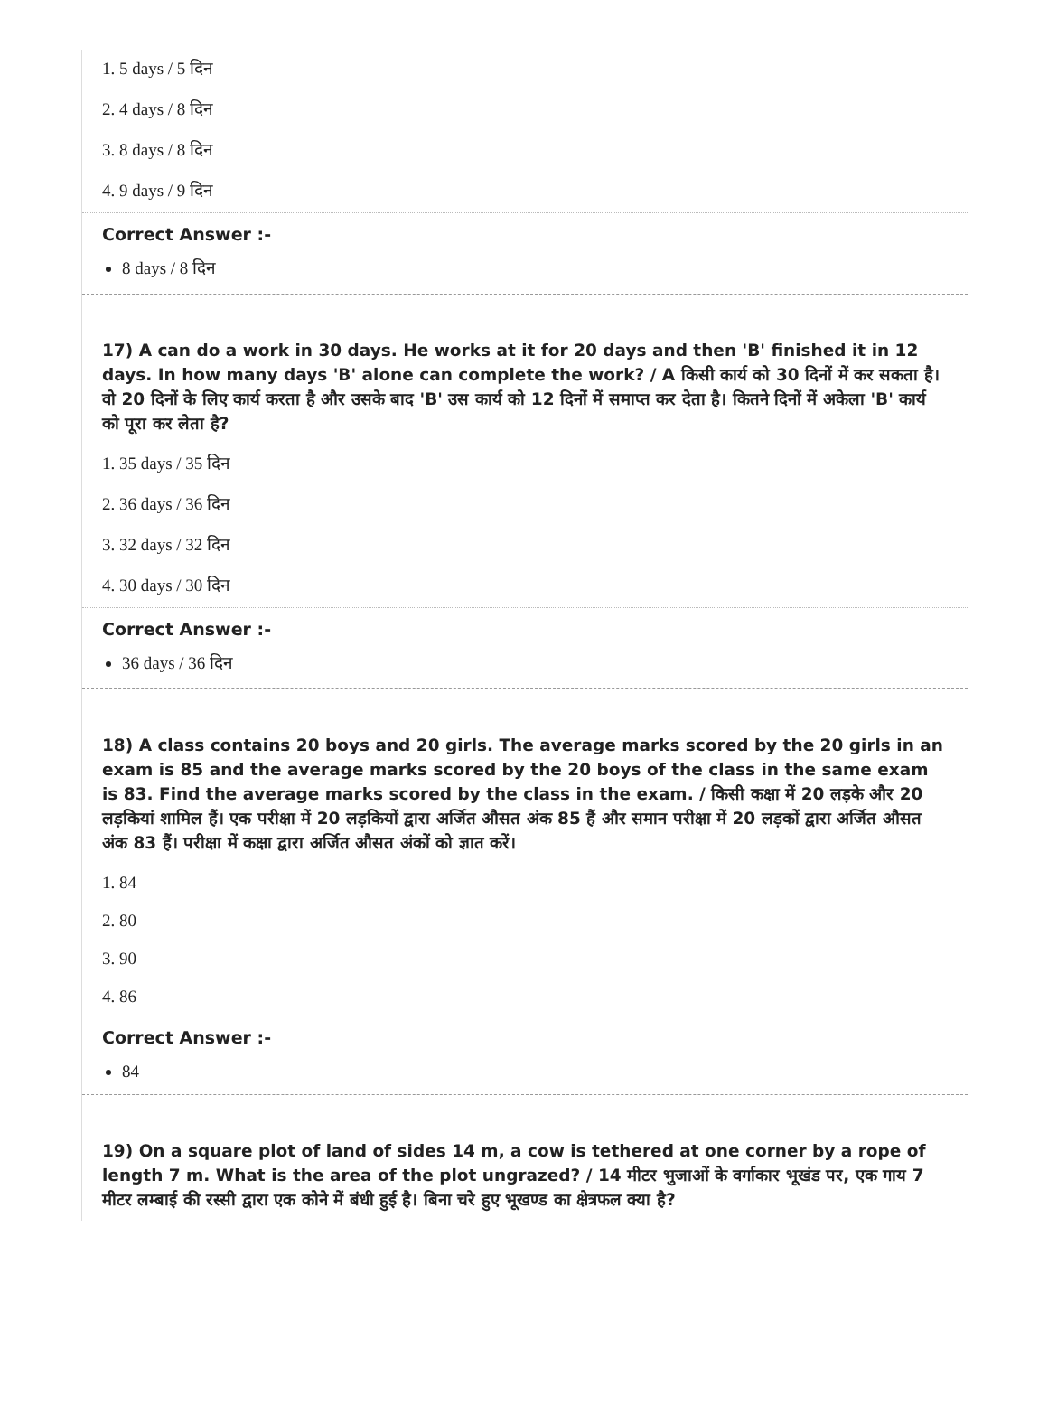1. 5 days / 5 दिन
2. 4 days / 8 दिन
3. 8 days / 8 दिन
4. 9 days / 9 दिन
Correct Answer :-
8 days / 8 दिन
17) A can do a work in 30 days. He works at it for 20 days and then 'B' finished it in 12 days. In how many days 'B' alone can complete the work? / A किसी कार्य को 30 दिनों में कर सकता है। वो 20 दिनों के लिए कार्य करता है और उसके बाद 'B' उस कार्य को 12 दिनों में समाप्त कर देता है। कितने दिनों में अकेला 'B' कार्य को पूरा कर लेता है?
1. 35 days / 35 दिन
2. 36 days / 36 दिन
3. 32 days / 32 दिन
4. 30 days / 30 दिन
Correct Answer :-
36 days / 36 दिन
18) A class contains 20 boys and 20 girls. The average marks scored by the 20 girls in an exam is 85 and the average marks scored by the 20 boys of the class in the same exam is 83. Find the average marks scored by the class in the exam. / किसी कक्षा में 20 लड़के और 20 लड़कियां शामिल हैं। एक परीक्षा में 20 लड़कियों द्वारा अर्जित औसत अंक 85 हैं और समान परीक्षा में 20 लड़कों द्वारा अर्जित औसत अंक 83 हैं। परीक्षा में कक्षा द्वारा अर्जित औसत अंकों को ज्ञात करें।
1. 84
2. 80
3. 90
4. 86
Correct Answer :-
84
19) On a square plot of land of sides 14 m, a cow is tethered at one corner by a rope of length 7 m. What is the area of the plot ungrazed? / 14 मीटर भुजाओं के वर्गाकार भूखंड पर, एक गाय 7 मीटर लम्बाई की रस्सी द्वारा एक कोने में बंधी हुई है। बिना चरे हुए भूखण्ड का क्षेत्रफल क्या है?